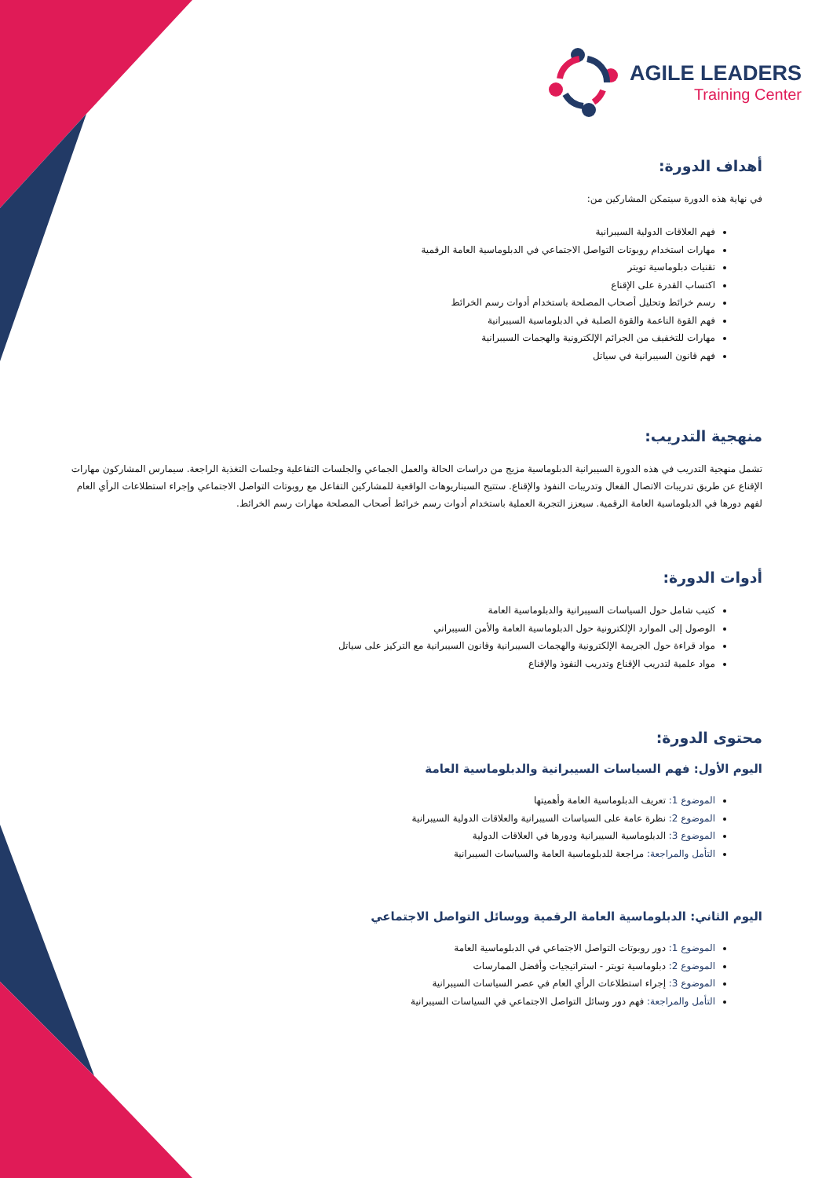AGILE LEADERS
Training Center
أهداف الدورة:
في نهاية هذه الدورة سيتمكن المشاركين من:
فهم العلاقات الدولية السيبرانية
مهارات استخدام روبوتات التواصل الاجتماعي في الدبلوماسية العامة الرقمية
تقنيات دبلوماسية تويتر
اكتساب القدرة على الإقناع
رسم خرائط وتحليل أصحاب المصلحة باستخدام أدوات رسم الخرائط
فهم القوة الناعمة والقوة الصلبة في الدبلوماسية السيبرانية
مهارات للتخفيف من الجرائم الإلكترونية والهجمات السيبرانية
فهم قانون السيبرانية في سياتل
منهجية التدريب:
تشمل منهجية التدريب في هذه الدورة السيبرانية الدبلوماسية مزيج من دراسات الحالة والعمل الجماعي والجلسات التفاعلية وجلسات التغذية الراجعة. سيمارس المشاركون مهارات الإقناع عن طريق تدريبات الاتصال الفعال وتدريبات النفوذ والإقناع. ستتيح السيناريوهات الواقعية للمشاركين التفاعل مع روبوتات التواصل الاجتماعي وإجراء استطلاعات الرأي العام لفهم دورها في الدبلوماسية العامة الرقمية. سيعزز التجربة العملية باستخدام أدوات رسم خرائط أصحاب المصلحة مهارات رسم الخرائط.
أدوات الدورة:
كتيب شامل حول السياسات السيبرانية والدبلوماسية العامة
الوصول إلى الموارد الإلكترونية حول الدبلوماسية العامة والأمن السيبراني
مواد قراءة حول الجريمة الإلكترونية والهجمات السيبرانية وقانون السيبرانية مع التركيز على سياتل
مواد علمية لتدريب الإقناع وتدريب النفوذ والإقناع
محتوى الدورة:
اليوم الأول: فهم السياسات السيبرانية والدبلوماسية العامة
الموضوع 1: تعريف الدبلوماسية العامة وأهميتها
الموضوع 2: نظرة عامة على السياسات السيبرانية والعلاقات الدولية السيبرانية
الموضوع 3: الدبلوماسية السيبرانية ودورها في العلاقات الدولية
التأمل والمراجعة: مراجعة للدبلوماسية العامة والسياسات السيبرانية
اليوم الثاني: الدبلوماسية العامة الرقمية ووسائل التواصل الاجتماعي
الموضوع 1: دور روبوتات التواصل الاجتماعي في الدبلوماسية العامة
الموضوع 2: دبلوماسية تويتر - استراتيجيات وأفضل الممارسات
الموضوع 3: إجراء استطلاعات الرأي العام في عصر السياسات السيبرانية
التأمل والمراجعة: فهم دور وسائل التواصل الاجتماعي في السياسات السيبرانية